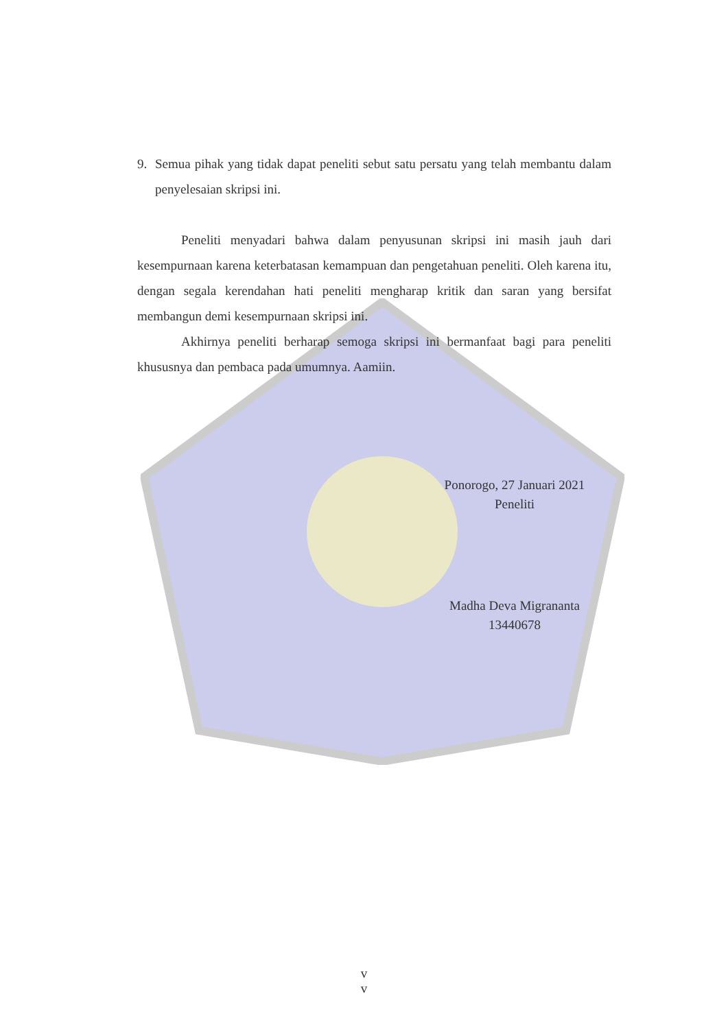9. Semua pihak yang tidak dapat peneliti sebut satu persatu yang telah membantu dalam penyelesaian skripsi ini.
Peneliti menyadari bahwa dalam penyusunan skripsi ini masih jauh dari kesempurnaan karena keterbatasan kemampuan dan pengetahuan peneliti. Oleh karena itu, dengan segala kerendahan hati peneliti mengharap kritik dan saran yang bersifat membangun demi kesempurnaan skripsi ini.
Akhirnya peneliti berharap semoga skripsi ini bermanfaat bagi para peneliti khususnya dan pembaca pada umumnya. Aamiin.
Ponorogo, 27 Januari 2021
Peneliti
Madha Deva Migrananta
13440678
v
v